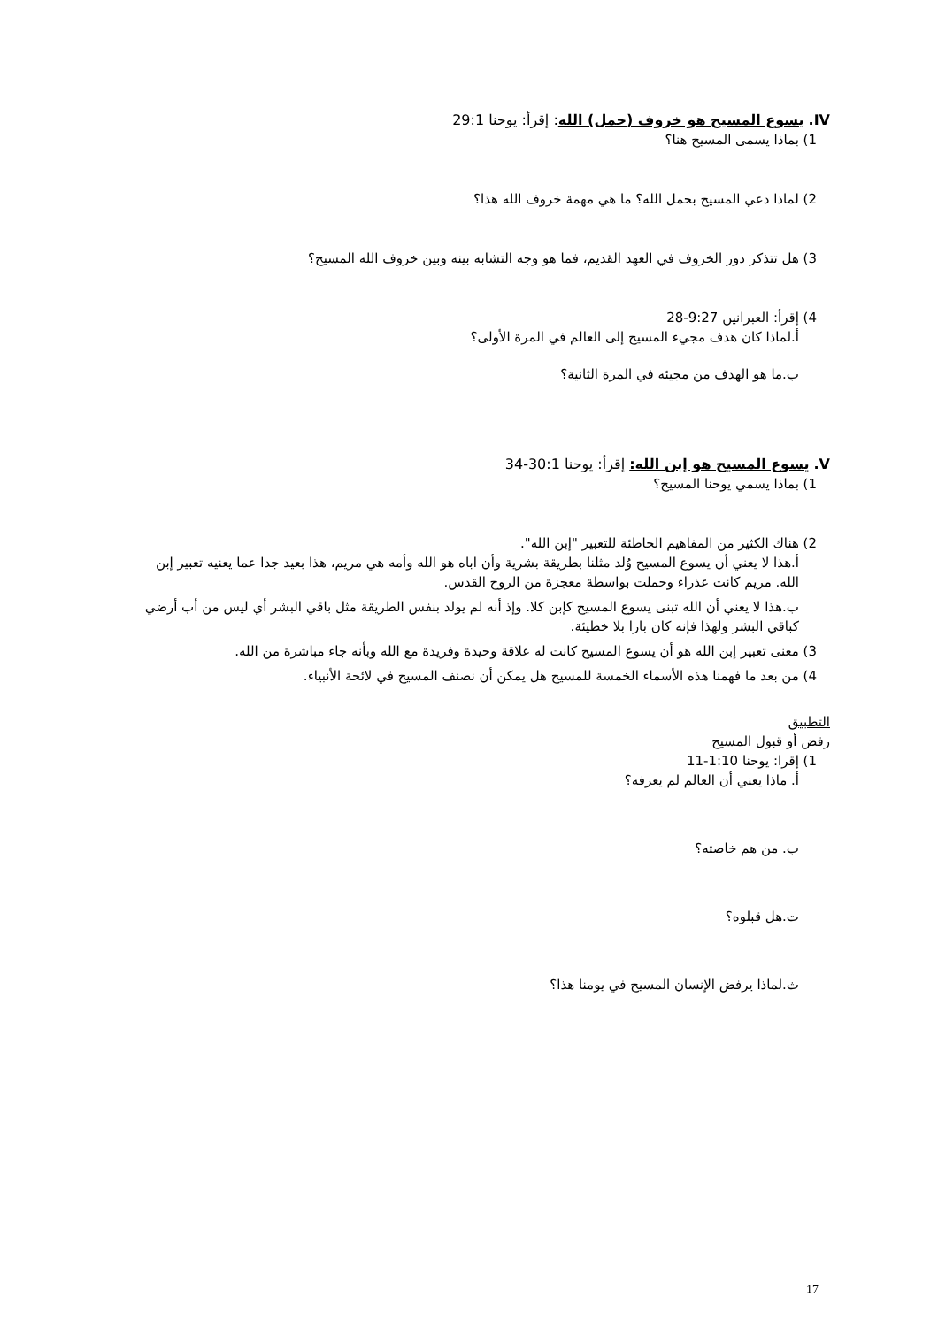IV. يسوع المسيح هو خروف (حمل) الله: إقرأ: يوحنا 29:1
1) بماذا يسمى المسيح هنا؟
2) لماذا دعي المسيح بحمل الله؟ ما هي مهمة خروف الله هذا؟
3) هل تتذكر دور الخروف في العهد القديم، فما هو وجه التشابه بينه وبين خروف الله المسيح؟
4) إقرأ: العبرانين 9:27-28
أ.لماذا كان هدف مجيء المسيح إلى العالم في المرة الأولى؟
ب.ما هو الهدف من مجيئه في المرة الثانية؟
V. يسوع المسيح هو إبن الله: إقرأ: يوحنا 30:1-34
1) بماذا يسمي يوحنا المسيح؟
2) هناك الكثير من المفاهيم الخاطئة للتعبير "إبن الله".
أ.هذا لا يعني أن يسوع المسيح وُلد مثلنا بطريقة بشرية وأن اباه هو الله وأمه هي مريم، هذا بعيد جدا عما يعنيه تعبير إبن الله. مريم كانت عذراء وحملت بواسطة معجزة من الروح القدس.
ب.هذا لا يعني أن الله تبنى يسوع المسيح كإبن كلا. وإذ أنه لم يولد بنفس الطريقة مثل باقي البشر أي ليس من أب أرضي كباقي البشر ولهذا فإنه كان بارا بلا خطيئة.
3) معنى تعبير إبن الله هو أن يسوع المسيح كانت له علاقة وحيدة وفريدة مع الله وبأنه جاء مباشرة من الله.
4) من بعد ما فهمنا هذه الأسماء الخمسة للمسيح هل يمكن أن نصنف المسيح في لائحة الأنبياء.
التطبيق
رفض أو قبول المسيح
1) إقرا: يوحنا 1:10-11
أ. ماذا يعني أن العالم لم يعرفه؟
ب. من هم خاصته؟
ت.هل قبلوه؟
ث.لماذا يرفض الإنسان المسيح في يومنا هذا؟
17